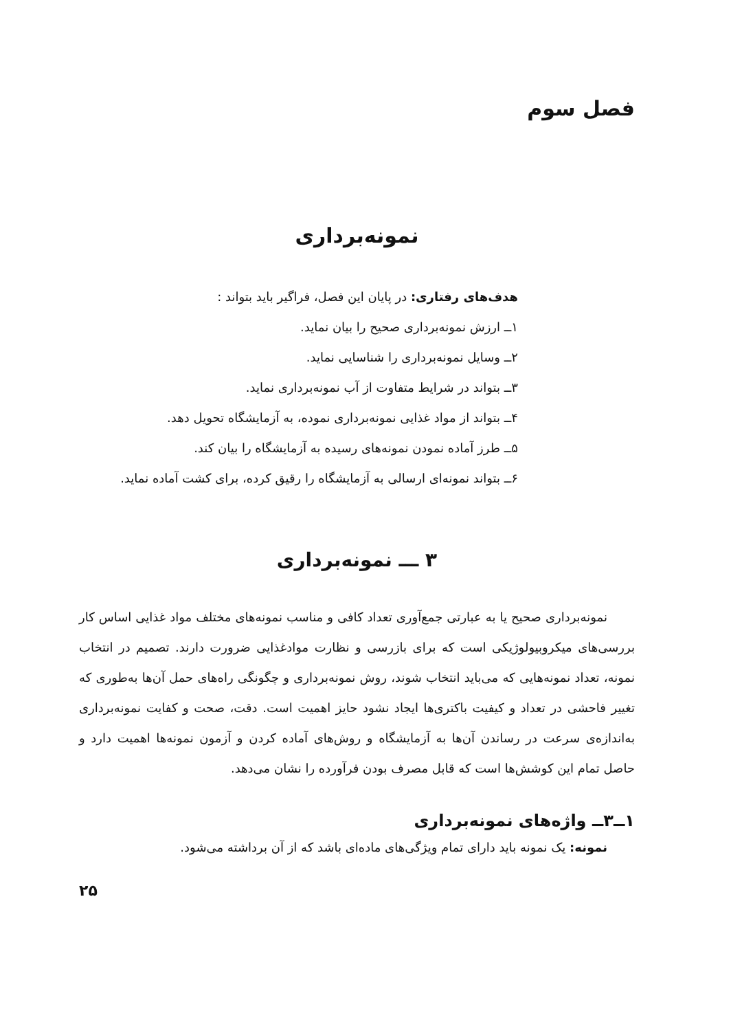فصل سوم
نمونه‌برداری
هدف‌های رفتاری: در پایان این فصل، فراگیر باید بتواند :
۱ــ ارزش نمونه‌برداری صحیح را بیان نماید.
۲ــ وسایل نمونه‌برداری را شناسایی نماید.
۳ــ بتواند در شرایط متفاوت از آب نمونه‌برداری نماید.
۴ــ بتواند از مواد غذایی نمونه‌برداری نموده، به آزمایشگاه تحویل دهد.
۵ــ طرز آماده نمودن نمونه‌های رسیده به آزمایشگاه را بیان کند.
۶ــ بتواند نمونه‌ای ارسالی به آزمایشگاه را رقیق کرده، برای کشت آماده نماید.
۳ ـــ نمونه‌برداری
نمونه‌برداری صحیح یا به عبارتی جمع‌آوری تعداد کافی و مناسب نمونه‌های مختلف مواد غذایی اساس کار بررسی‌های میکروبیولوژیکی است که برای بازرسی و نظارت موادغذایی ضرورت دارند. تصمیم در انتخاب نمونه، تعداد نمونه‌هایی که می‌باید انتخاب شوند، روش نمونه‌برداری و چگونگی راه‌های حمل آن‌ها به‌طوری که تغییر فاحشی در تعداد و کیفیت باکتری‌ها ایجاد نشود حایز اهمیت است. دقت، صحت و کفایت نمونه‌برداری به‌اندازه‌ی سرعت در رساندن آن‌ها به آزمایشگاه و روش‌های آماده کردن و آزمون نمونه‌ها اهمیت دارد و حاصل تمام این کوشش‌ها است که قابل مصرف بودن فرآورده را نشان می‌دهد.
۱ــ۳ــ واژه‌های نمونه‌برداری
نمونه: یک نمونه باید دارای تمام ویژگی‌های ماده‌ای باشد که از آن برداشته می‌شود.
۲۵